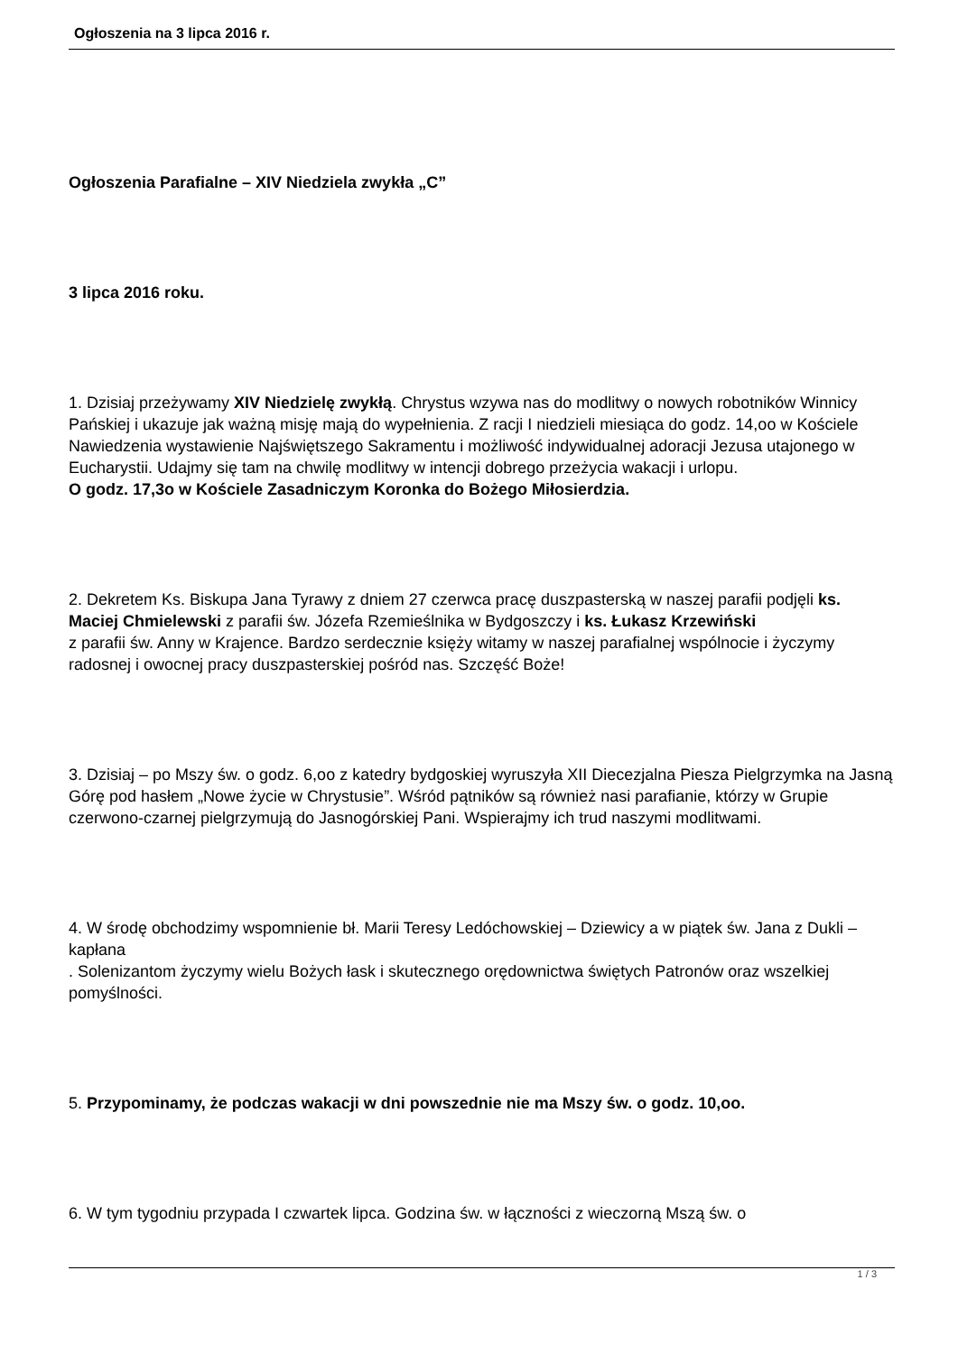Ogłoszenia na 3 lipca 2016 r.
Ogłoszenia Parafialne – XIV Niedziela zwykła „C”
3 lipca 2016 roku.
1. Dzisiaj przeżywamy XIV Niedzielę zwykłą. Chrystus wzywa nas do modlitwy o nowych robotników Winnicy Pańskiej i ukazuje jak ważną misję mają do wypełnienia. Z racji I niedzieli miesiąca do godz. 14,oo w Kościele Nawiedzenia wystawienie Najświętszego Sakramentu i możliwość indywidualnej adoracji Jezusa utajonego w Eucharystii. Udajmy się tam na chwilę modlitwy w intencji dobrego przeżycia wakacji i urlopu.
O godz. 17,3o w Kościele Zasadniczym Koronka do Bożego Miłosierdzia.
2. Dekretem Ks. Biskupa Jana Tyrawy z dniem 27 czerwca pracę duszpasterską w naszej parafii podjęli ks. Maciej Chmielewski z parafii św. Józefa Rzemieślnika w Bydgoszczy i ks. Łukasz Krzewiński
z parafii św. Anny w Krajence. Bardzo serdecznie księży witamy w naszej parafialnej wspólnocie i życzymy radosnej i owocnej pracy duszpasterskiej pośród nas. Szczęść Boże!
3. Dzisiaj – po Mszy św. o godz. 6,oo z katedry bydgoskiej wyruszyła XII Diecezjalna Piesza Pielgrzymka na Jasną Górę pod hasłem „Nowe życie w Chrystusie”. Wśród pątników są również nasi parafianie, którzy w Grupie czerwono-czarnej pielgrzymują do Jasnogórskiej Pani. Wspierajmy ich trud naszymi modlitwami.
4. W środę obchodzimy wspomnienie bł. Marii Teresy Ledóchowskiej – Dziewicy a w piątek św. Jana z Dukli – kapłana
. Solenizantom życzymy wielu Bożych łask i skutecznego orędownictwa świętych Patronów oraz wszelkiej pomyślności.
5. Przypominamy, że podczas wakacji w dni powszednie nie ma Mszy św. o godz. 10,oo.
6. W tym tygodniu przypada I czwartek lipca. Godzina św. w łączności z wieczorną Mszą św. o
1 / 3